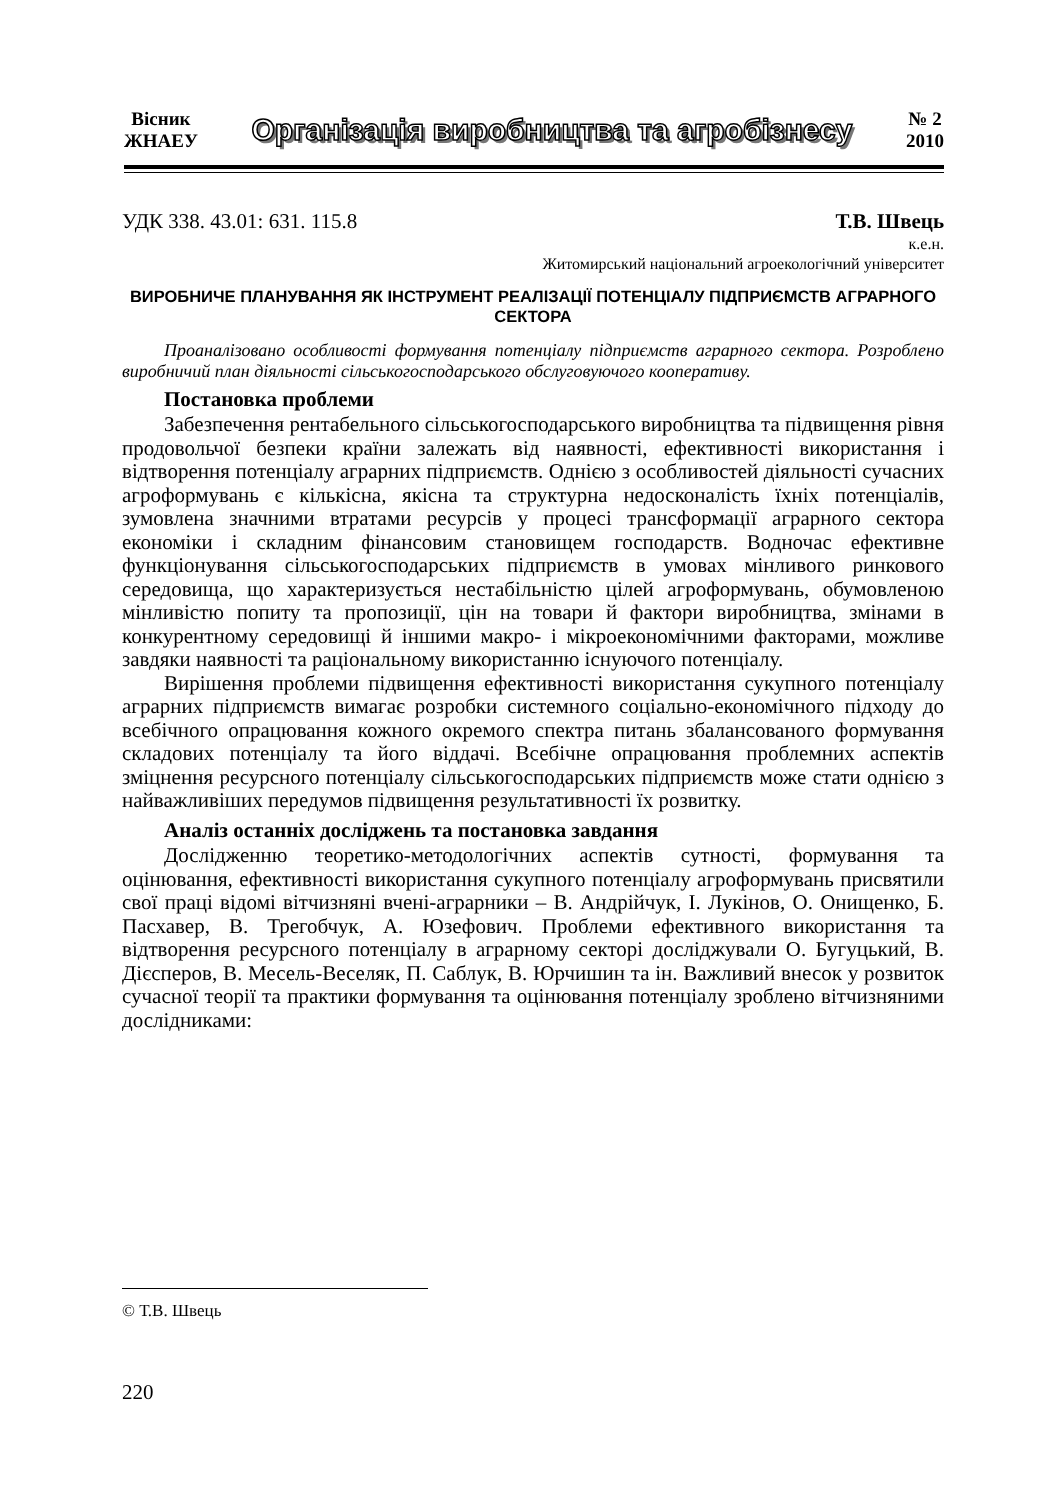Вісник
ЖНАЕУ
Організація виробництва та агробізнесу
№ 2
2010
УДК 338. 43.01: 631. 115.8 Т.В. Швець
к.е.н.
Житомирський національний агроекологічний університет
ВИРОБНИЧЕ ПЛАНУВАННЯ ЯК ІНСТРУМЕНТ РЕАЛІЗАЦІЇ ПОТЕНЦІАЛУ ПІДПРИЄМСТВ АГРАРНОГО СЕКТОРА
Проаналізовано особливості формування потенціалу підприємств аграрного сектора. Розроблено виробничий план діяльності сільськогосподарського обслуговуючого кооперативу.
Постановка проблеми
Забезпечення рентабельного сільськогосподарського виробництва та підвищення рівня продовольчої безпеки країни залежать від наявності, ефективності використання і відтворення потенціалу аграрних підприємств. Однією з особливостей діяльності сучасних агроформувань є кількісна, якісна та структурна недосконалість їхніх потенціалів, зумовлена значними втратами ресурсів у процесі трансформації аграрного сектора економіки і складним фінансовим становищем господарств. Водночас ефективне функціонування сільськогосподарських підприємств в умовах мінливого ринкового середовища, що характеризується нестабільністю цілей агроформувань, обумовленою мінливістю попиту та пропозиції, цін на товари й фактори виробництва, змінами в конкурентному середовищі й іншими макро- і мікроекономічними факторами, можливе завдяки наявності та раціональному використанню існуючого потенціалу.
Вирішення проблеми підвищення ефективності використання сукупного потенціалу аграрних підприємств вимагає розробки системного соціально-економічного підходу до всебічного опрацювання кожного окремого спектра питань збалансованого формування складових потенціалу та його віддачі. Всебічне опрацювання проблемних аспектів зміцнення ресурсного потенціалу сільськогосподарських підприємств може стати однією з найважливіших передумов підвищення результативності їх розвитку.
Аналіз останніх досліджень та постановка завдання
Дослідженню теоретико-методологічних аспектів сутності, формування та оцінювання, ефективності використання сукупного потенціалу агроформувань присвятили свої праці відомі вітчизняні вчені-аграрники – В. Андрійчук, І. Лукінов, О. Онищенко, Б. Пасхавер, В. Трегобчук, А. Юзефович. Проблеми ефективного використання та відтворення ресурсного потенціалу в аграрному секторі досліджували О. Бугуцький, В. Дієсперов, В. Месель-Веселяк, П. Саблук, В. Юрчишин та ін. Важливий внесок у розвиток сучасної теорії та практики формування та оцінювання потенціалу зроблено вітчизняними дослідниками:
© Т.В. Швець
220